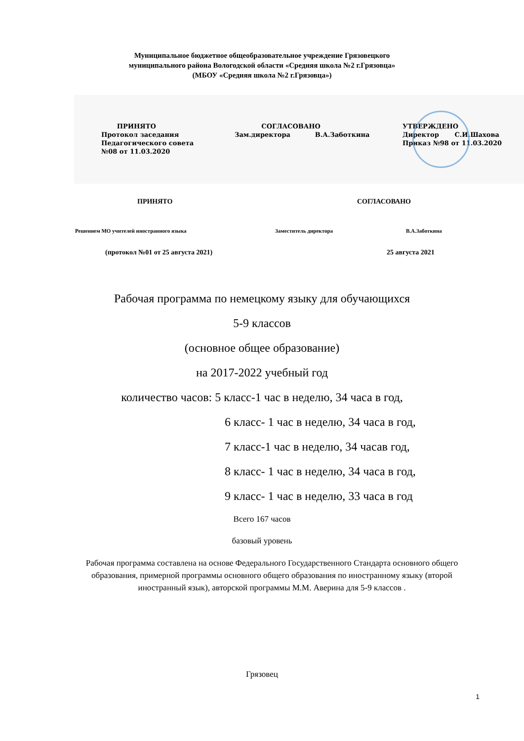Муниципальное бюджетное общеобразовательное учреждение Грязовецкого
муниципального района Вологодской области «Средняя школа №2 г.Грязовца»
(МБОУ «Средняя школа №2 г.Грязовца»)
ПРИНЯТО
Протокол заседания
Педагогического совета
№08 от 11.03.2020
СОГЛАСОВАНО
Зам.директора В.А.Заботкина
УТВЕРЖДЕНО
Директор С.И.Шахова
Приказ №98 от 11.03.2020
ПРИНЯТО СОГЛАСОВАНО
Решением МО учителей иностранного языка Заместитель директора В.А.Заботкина
(протокол №01 от 25 августа 2021) 25 августа 2021
Рабочая программа по немецкому языку для обучающихся
5-9 классов
(основное общее образование)
на 2017-2022 учебный год
количество часов: 5 класс-1 час в неделю, 34 часа в год,
6 класс- 1 час в неделю, 34 часа в год,
7 класс-1 час в неделю, 34 часав год,
8 класс- 1 час в неделю, 34 часа в год,
9 класс- 1 час в неделю, 33 часа в год
Всего 167 часов
базовый уровень
Рабочая программа составлена на основе Федерального Государственного Стандарта основного общего образования, примерной программы основного общего образования по иностранному языку (второй иностранный язык), авторской программы М.М. Аверина для 5-9 классов .
Грязовец
1